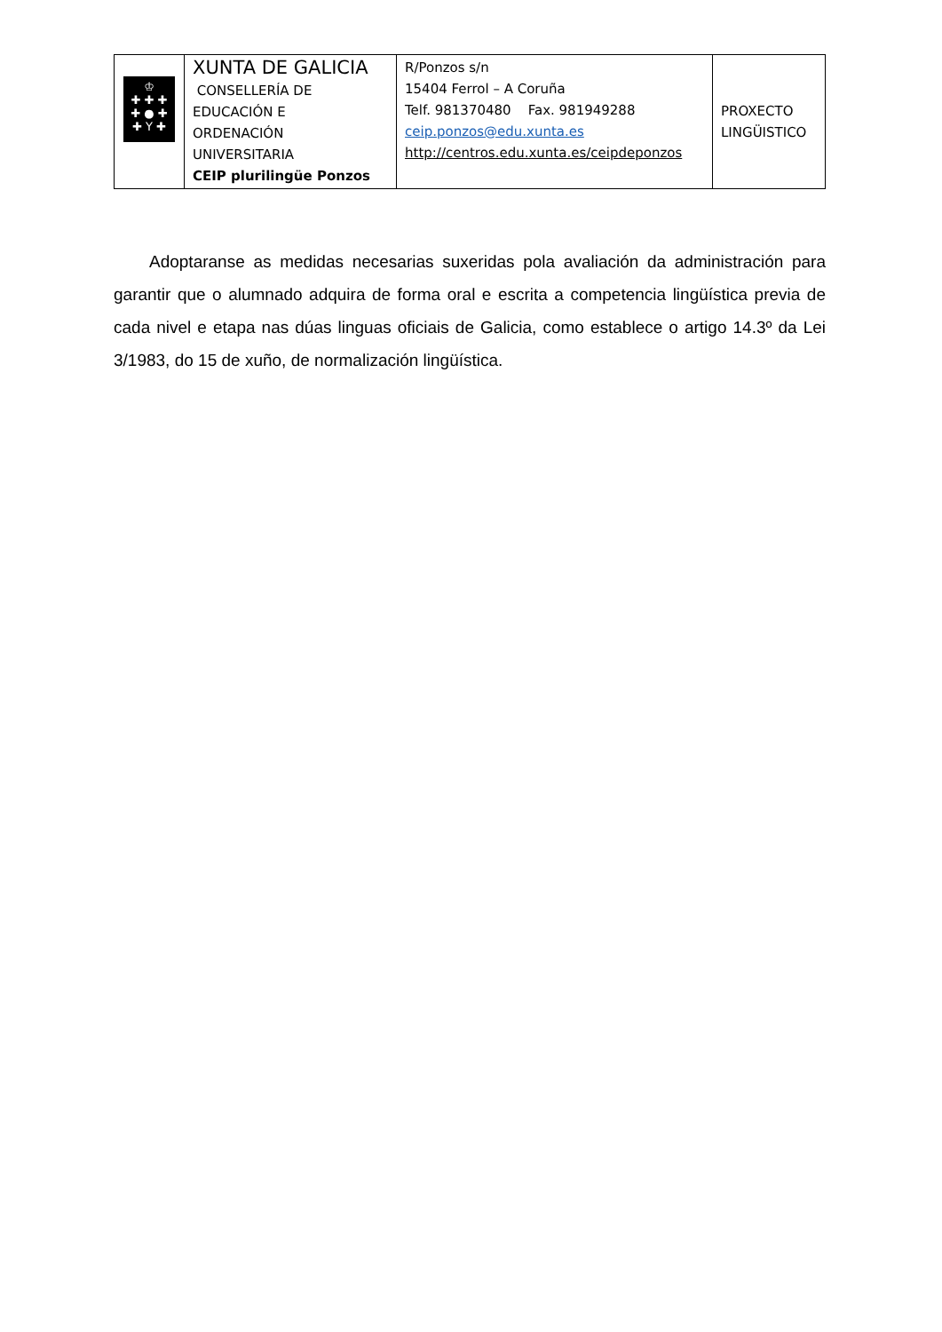| ♔ ✚ ✚ ✚ ✚ ● ✚ ✚ Y ✚ | XUNTA DE GALICIA CONSELLERÍA DE EDUCACIÓN E ORDENACIÓN UNIVERSITARIA CEIP plurilingüe Ponzos | R/Ponzos s/n 15404 Ferrol – A Coruña Telf. 981370480 Fax. 981949288 ceip.ponzos@edu.xunta.es http://centros.edu.xunta.es/ceipdeponzos | PROXECTO LINGÜISTICO |
Adoptaranse as medidas necesarias suxeridas pola avaliación da administración para garantir que o alumnado adquira de forma oral e escrita a competencia lingüística previa de cada nivel e etapa nas dúas linguas oficiais de Galicia, como establece o artigo 14.3º da Lei 3/1983, do 15 de xuño, de normalización lingüística.